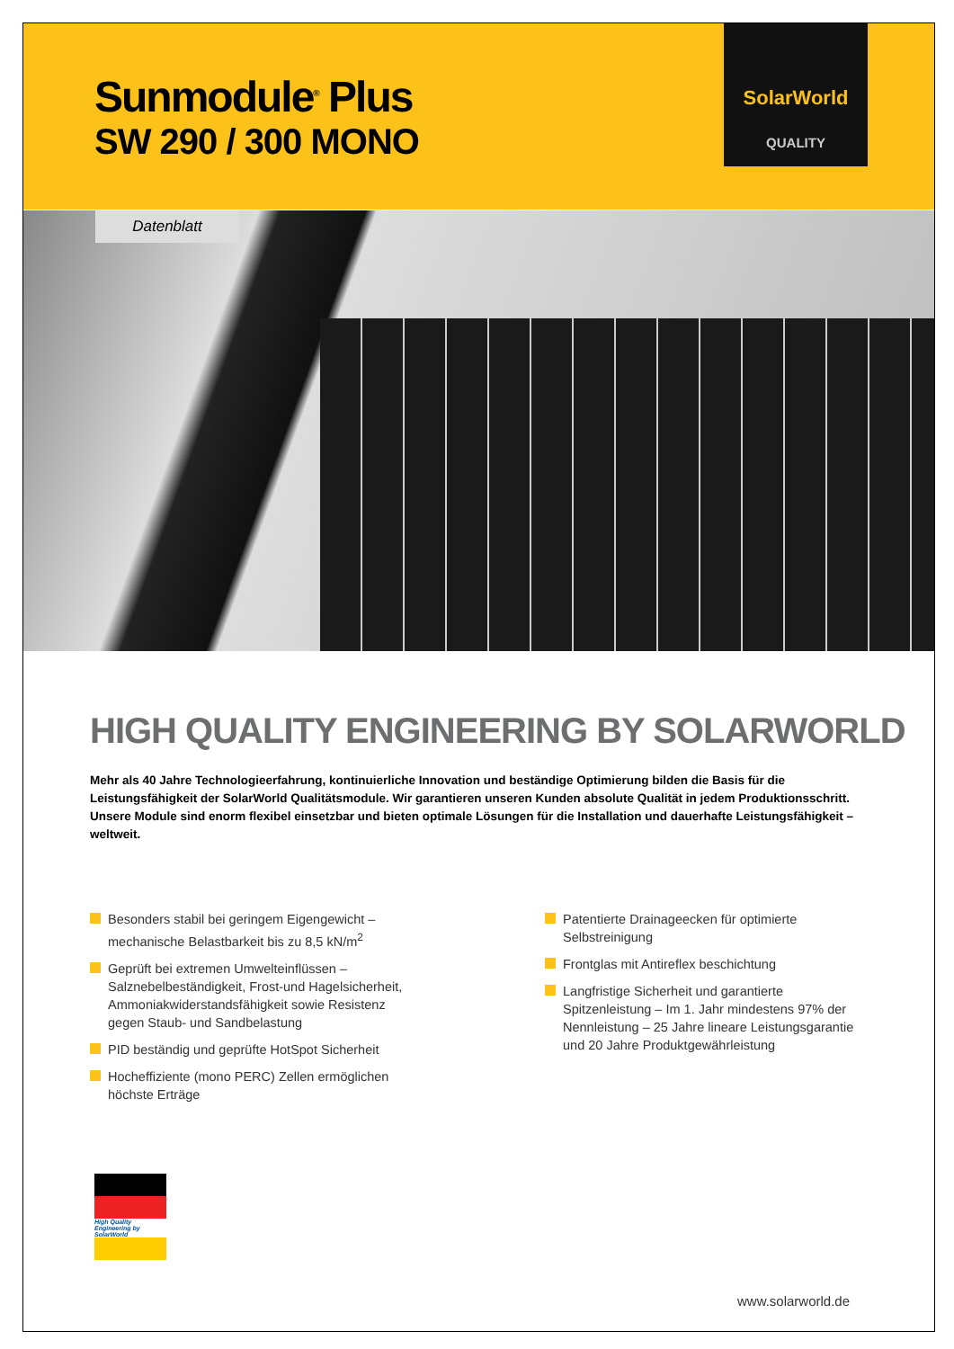Sunmodule<sup>®</sup> Plus
SW 290 / 300 MONO
SolarWorld
QUALITY
Datenblatt
HIGH QUALITY ENGINEERING BY SOLARWORLD
Mehr als 40 Jahre Technologieerfahrung, kontinuierliche Innovation und beständige Optimierung bilden die Basis für die Leistungsfähigkeit der SolarWorld Qualitätsmodule. Wir garantieren unseren Kunden absolute Qualität in jedem Produktionsschritt. Unsere Module sind enorm flexibel einsetzbar und bieten optimale Lösungen für die Installation und dauerhafte Leistungsfähigkeit – weltweit.
Besonders stabil bei geringem Eigengewicht – mechanische Belastbarkeit bis zu 8,5 kN/m<sup>2</sup>
Geprüft bei extremen Umwelteinflüssen – Salznebelbeständigkeit, Frost-und Hagelsicherheit, Ammoniakwiderstandsfähigkeit sowie Resistenz gegen Staub- und Sandbelastung
PID beständig und geprüfte HotSpot Sicherheit
Hocheffiziente (mono PERC) Zellen ermöglichen höchste Erträge
Patentierte Drainageecken für optimierte Selbstreinigung
Frontglas mit Antireflex beschichtung
Langfristige Sicherheit und garantierte Spitzenleistung – Im 1. Jahr mindestens 97% der Nennleistung – 25 Jahre lineare Leistungsgarantie und 20 Jahre Produktgewährleistung
High Quality Engineering by SolarWorld
www.solarworld.de